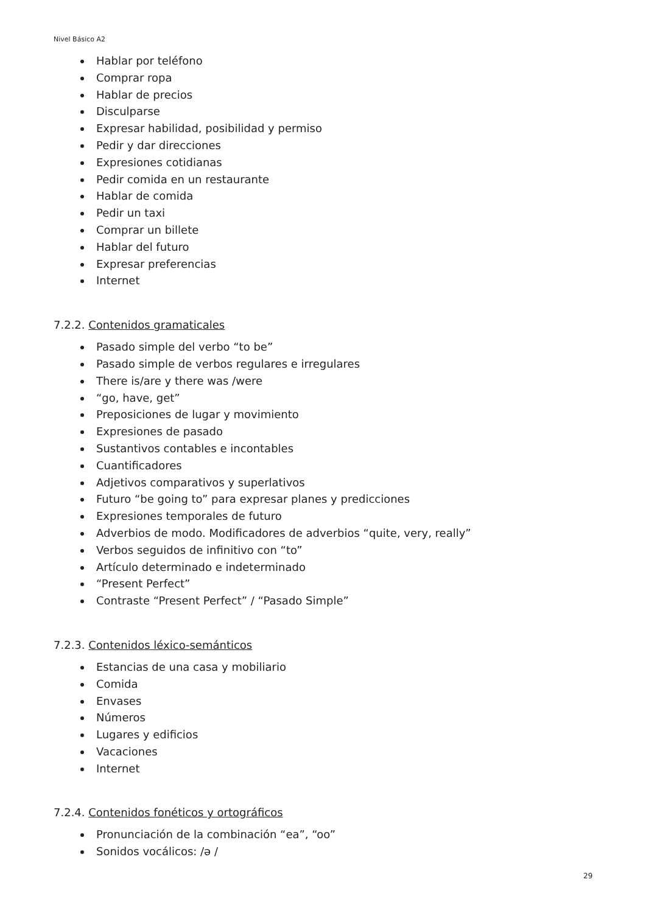Nivel Básico A2
Hablar por teléfono
Comprar ropa
Hablar de precios
Disculparse
Expresar habilidad, posibilidad y permiso
Pedir y dar direcciones
Expresiones cotidianas
Pedir comida en un restaurante
Hablar de comida
Pedir un taxi
Comprar un billete
Hablar del futuro
Expresar preferencias
Internet
7.2.2. Contenidos gramaticales
Pasado simple del verbo “to be”
Pasado simple de verbos regulares e irregulares
There is/are y there was /were
“go, have, get”
Preposiciones de lugar y movimiento
Expresiones de pasado
Sustantivos contables e incontables
Cuantificadores
Adjetivos comparativos y superlativos
Futuro “be going to” para expresar planes y predicciones
Expresiones temporales de futuro
Adverbios de modo. Modificadores de adverbios “quite, very, really”
Verbos seguidos de infinitivo con “to”
Artículo determinado e indeterminado
“Present Perfect”
Contraste “Present Perfect” / “Pasado Simple”
7.2.3. Contenidos léxico-semánticos
Estancias de una casa y mobiliario
Comida
Envases
Números
Lugares y edificios
Vacaciones
Internet
7.2.4. Contenidos fonéticos y ortográficos
Pronunciación de la combinación “ea”, “oo”
Sonidos vocálicos: /ə /
29